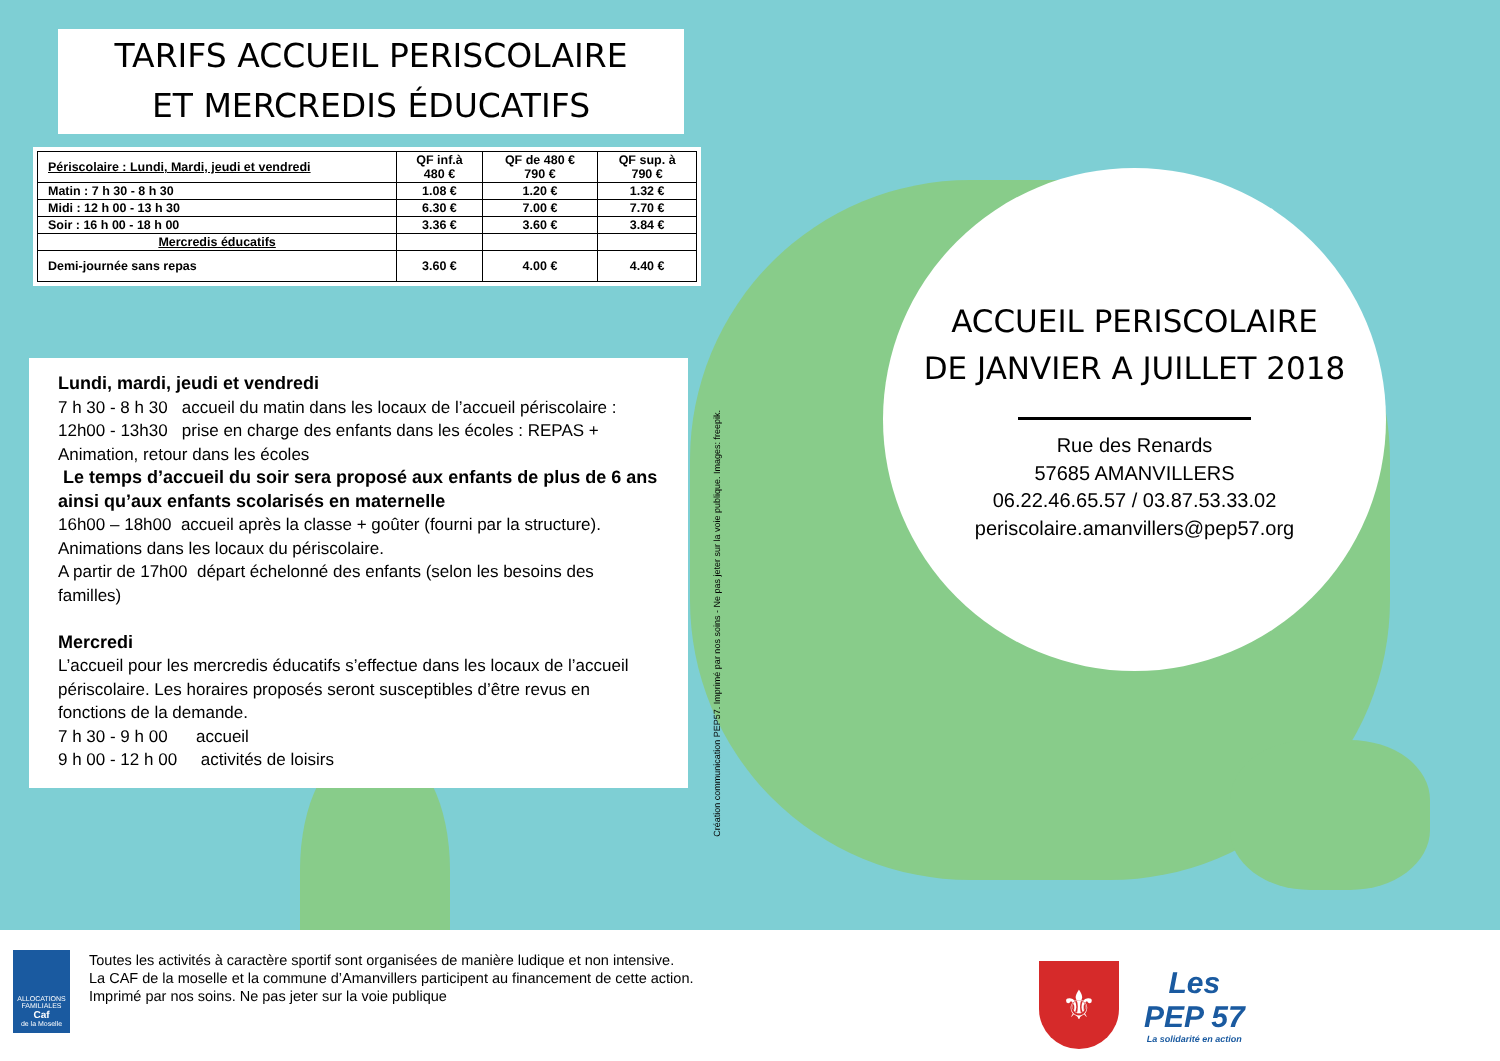TARIFS ACCUEIL PERISCOLAIRE
ET MERCREDIS ÉDUCATIFS
| Périscolaire : Lundi, Mardi, jeudi et vendredi | QF inf.à 480 € | QF de 480 € 790 € | QF sup. à 790 € |
| --- | --- | --- | --- |
| Matin : 7 h 30 - 8 h 30 | 1.08 € | 1.20 € | 1.32 € |
| Midi : 12 h 00 - 13 h 30 | 6.30 € | 7.00 € | 7.70 € |
| Soir : 16 h 00 - 18 h 00 | 3.36 € | 3.60 € | 3.84 € |
| Mercredis éducatifs | | | |
| Demi-journée sans repas | 3.60 € | 4.00 € | 4.40 € |
Lundi, mardi, jeudi et vendredi
7 h 30 - 8 h 30 accueil du matin dans les locaux de l’accueil périscolaire :
12h00 - 13h30 prise en charge des enfants dans les écoles : REPAS + Animation, retour dans les écoles
Le temps d’accueil du soir sera proposé aux enfants de plus de 6 ans ainsi qu’aux enfants scolarisés en maternelle
16h00 – 18h00 accueil après la classe + goûter (fourni par la structure). Animations dans les locaux du périscolaire.
A partir de 17h00 départ échelonné des enfants (selon les besoins des familles)
Mercredi
L’accueil pour les mercredis éducatifs s’effectue dans les locaux de l’accueil périscolaire. Les horaires proposés seront susceptibles d’être revus en fonctions de la demande.
7 h 30 - 9 h 00 accueil
9 h 00 - 12 h 00 activités de loisirs
Création communication PEP57. Imprimé par nos soins - Ne pas jeter sur la voie publique. Images: freepik.
ACCUEIL PERISCOLAIRE
DE JANVIER A JUILLET 2018
Rue des Renards
57685 AMANVILLERS
06.22.46.65.57 / 03.87.53.33.02
periscolaire.amanvillers@pep57.org
ALLOCATIONS FAMILIALES
Caf
de la Moselle
Toutes les activités à caractère sportif sont organisées de manière ludique et non intensive.
La CAF de la moselle et la commune d’Amanvillers participent au financement de cette action. Imprimé par nos soins. Ne pas jeter sur la voie publique
⚜
Les
PEP 57
La solidarité en action